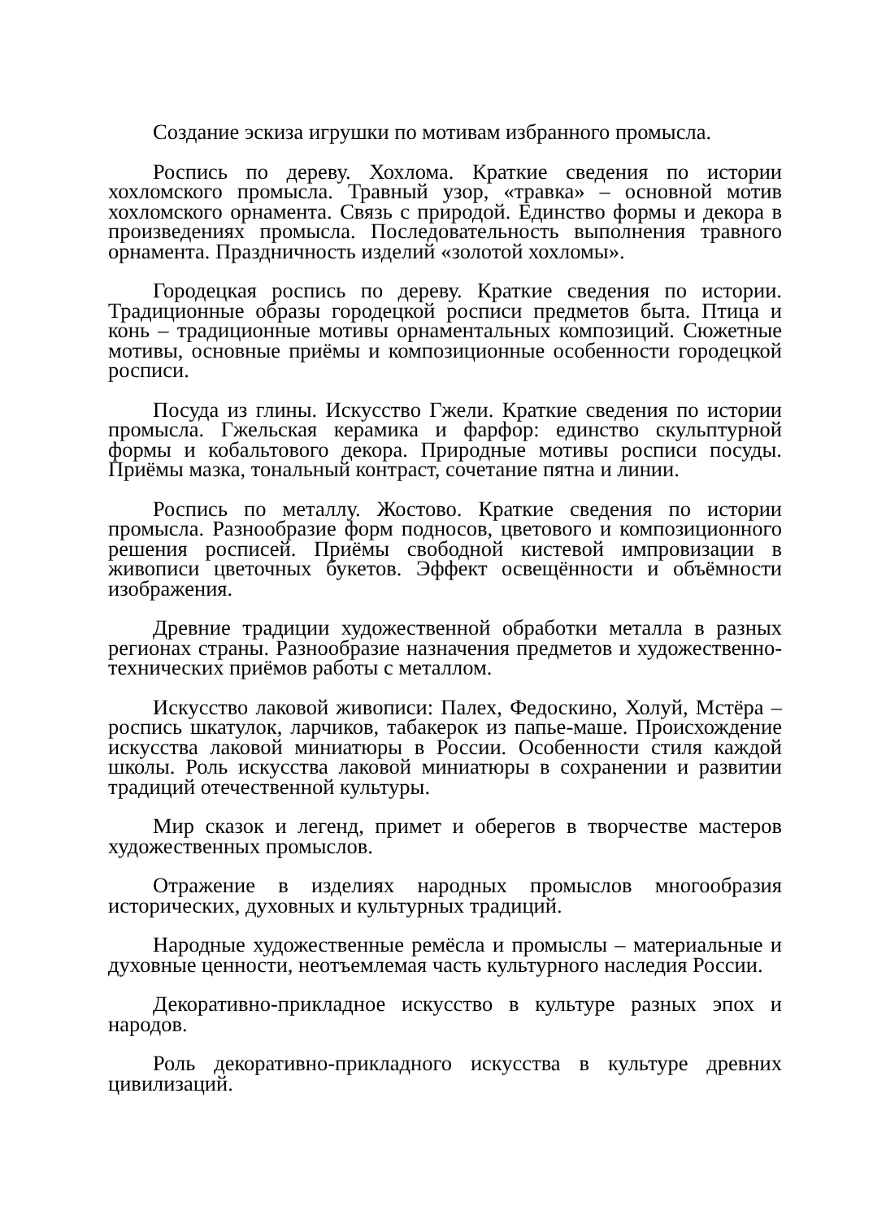Создание эскиза игрушки по мотивам избранного промысла.
Роспись по дереву. Хохлома. Краткие сведения по истории хохломского промысла. Травный узор, «травка» – основной мотив хохломского орнамента. Связь с природой. Единство формы и декора в произведениях промысла. Последовательность выполнения травного орнамента. Праздничность изделий «золотой хохломы».
Городецкая роспись по дереву. Краткие сведения по истории. Традиционные образы городецкой росписи предметов быта. Птица и конь – традиционные мотивы орнаментальных композиций. Сюжетные мотивы, основные приёмы и композиционные особенности городецкой росписи.
Посуда из глины. Искусство Гжели. Краткие сведения по истории промысла. Гжельская керамика и фарфор: единство скульптурной формы и кобальтового декора. Природные мотивы росписи посуды. Приёмы мазка, тональный контраст, сочетание пятна и линии.
Роспись по металлу. Жостово. Краткие сведения по истории промысла. Разнообразие форм подносов, цветового и композиционного решения росписей. Приёмы свободной кистевой импровизации в живописи цветочных букетов. Эффект освещённости и объёмности изображения.
Древние традиции художественной обработки металла в разных регионах страны. Разнообразие назначения предметов и художественно-технических приёмов работы с металлом.
Искусство лаковой живописи: Палех, Федоскино, Холуй, Мстёра – роспись шкатулок, ларчиков, табакерок из папье-маше. Происхождение искусства лаковой миниатюры в России. Особенности стиля каждой школы. Роль искусства лаковой миниатюры в сохранении и развитии традиций отечественной культуры.
Мир сказок и легенд, примет и оберегов в творчестве мастеров художественных промыслов.
Отражение в изделиях народных промыслов многообразия исторических, духовных и культурных традиций.
Народные художественные ремёсла и промыслы – материальные и духовные ценности, неотъемлемая часть культурного наследия России.
Декоративно-прикладное искусство в культуре разных эпох и народов.
Роль декоративно-прикладного искусства в культуре древних цивилизаций.